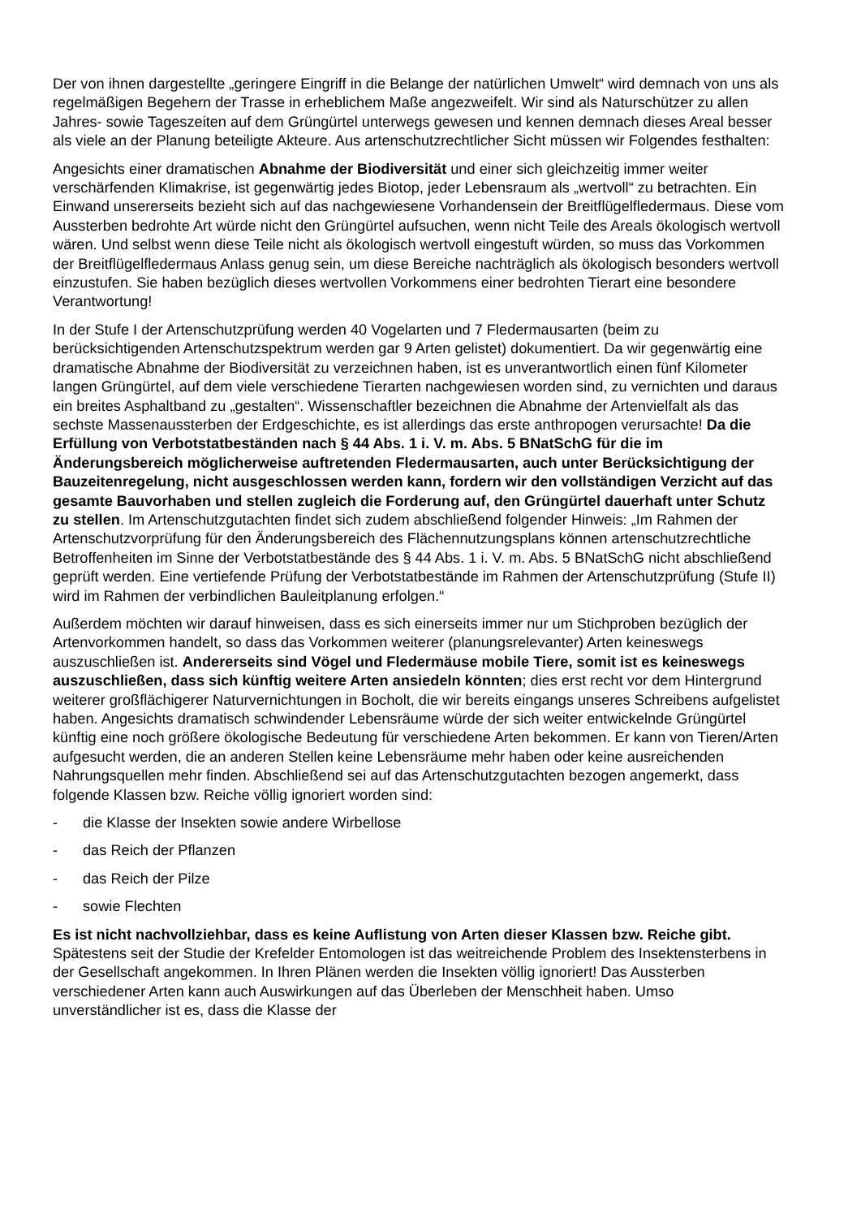Der von ihnen dargestellte „geringere Eingriff in die Belange der natürlichen Umwelt“ wird demnach von uns als regelmäßigen Begehern der Trasse in erheblichem Maße angezweifelt. Wir sind als Naturschützer zu allen Jahres- sowie Tageszeiten auf dem Grüngürtel unterwegs gewesen und kennen demnach dieses Areal besser als viele an der Planung beteiligte Akteure. Aus artenschutzrechtlicher Sicht müssen wir Folgendes festhalten:
Angesichts einer dramatischen Abnahme der Biodiversität und einer sich gleichzeitig immer weiter verschärfenden Klimakrise, ist gegenwärtig jedes Biotop, jeder Lebensraum als „wertvoll“ zu betrachten. Ein Einwand unsererseits bezieht sich auf das nachgewiesene Vorhandensein der Breitflügelfledermaus. Diese vom Aussterben bedrohte Art würde nicht den Grüngürtel aufsuchen, wenn nicht Teile des Areals ökologisch wertvoll wären. Und selbst wenn diese Teile nicht als ökologisch wertvoll eingestuft würden, so muss das Vorkommen der Breitflügelfledermaus Anlass genug sein, um diese Bereiche nachträglich als ökologisch besonders wertvoll einzustufen. Sie haben bezüglich dieses wertvollen Vorkommens einer bedrohten Tierart eine besondere Verantwortung!
In der Stufe I der Artenschutzprüfung werden 40 Vogelarten und 7 Fledermausarten (beim zu berücksichtigenden Artenschutzspektrum werden gar 9 Arten gelistet) dokumentiert. Da wir gegenwärtig eine dramatische Abnahme der Biodiversität zu verzeichnen haben, ist es unverantwortlich einen fünf Kilometer langen Grüngürtel, auf dem viele verschiedene Tierarten nachgewiesen worden sind, zu vernichten und daraus ein breites Asphaltband zu „gestalten“. Wissenschaftler bezeichnen die Abnahme der Artenvielfalt als das sechste Massenaussterben der Erdgeschichte, es ist allerdings das erste anthropogen verursachte! Da die Erfüllung von Verbotstatbeständen nach § 44 Abs. 1 i. V. m. Abs. 5 BNatSchG für die im Änderungsbereich möglicherweise auftretenden Fledermausarten, auch unter Berücksichtigung der Bauzeitenregelung, nicht ausgeschlossen werden kann, fordern wir den vollständigen Verzicht auf das gesamte Bauvorhaben und stellen zugleich die Forderung auf, den Grüngürtel dauerhaft unter Schutz zu stellen. Im Artenschutzgutachten findet sich zudem abschließend folgender Hinweis: „Im Rahmen der Artenschutzvorprüfung für den Änderungsbereich des Flächennutzungsplans können artenschutzrechtliche Betroffenheiten im Sinne der Verbotstatbestände des § 44 Abs. 1 i. V. m. Abs. 5 BNatSchG nicht abschließend geprüft werden. Eine vertiefende Prüfung der Verbotstatbestände im Rahmen der Artenschutzprüfung (Stufe II) wird im Rahmen der verbindlichen Bauleitplanung erfolgen.“
Außerdem möchten wir darauf hinweisen, dass es sich einerseits immer nur um Stichproben bezüglich der Artenvorkommen handelt, so dass das Vorkommen weiterer (planungsrelevanter) Arten keineswegs auszuschließen ist. Andererseits sind Vögel und Fledermäuse mobile Tiere, somit ist es keineswegs auszuschließen, dass sich künftig weitere Arten ansiedeln könnten; dies erst recht vor dem Hintergrund weiterer großflächigerer Naturvernichtungen in Bocholt, die wir bereits eingangs unseres Schreibens aufgelistet haben. Angesichts dramatisch schwindender Lebensräume würde der sich weiter entwickelnde Grüngürtel künftig eine noch größere ökologische Bedeutung für verschiedene Arten bekommen. Er kann von Tieren/Arten aufgesucht werden, die an anderen Stellen keine Lebensräume mehr haben oder keine ausreichenden Nahrungsquellen mehr finden. Abschließend sei auf das Artenschutzgutachten bezogen angemerkt, dass folgende Klassen bzw. Reiche völlig ignoriert worden sind:
- die Klasse der Insekten sowie andere Wirbellose
- das Reich der Pflanzen
- das Reich der Pilze
- sowie Flechten
Es ist nicht nachvollziehbar, dass es keine Auflistung von Arten dieser Klassen bzw. Reiche gibt. Spätestens seit der Studie der Krefelder Entomologen ist das weitreichende Problem des Insektensterbens in der Gesellschaft angekommen. In Ihren Plänen werden die Insekten völlig ignoriert! Das Aussterben verschiedener Arten kann auch Auswirkungen auf das Überleben der Menschheit haben. Umso unverständlicher ist es, dass die Klasse der